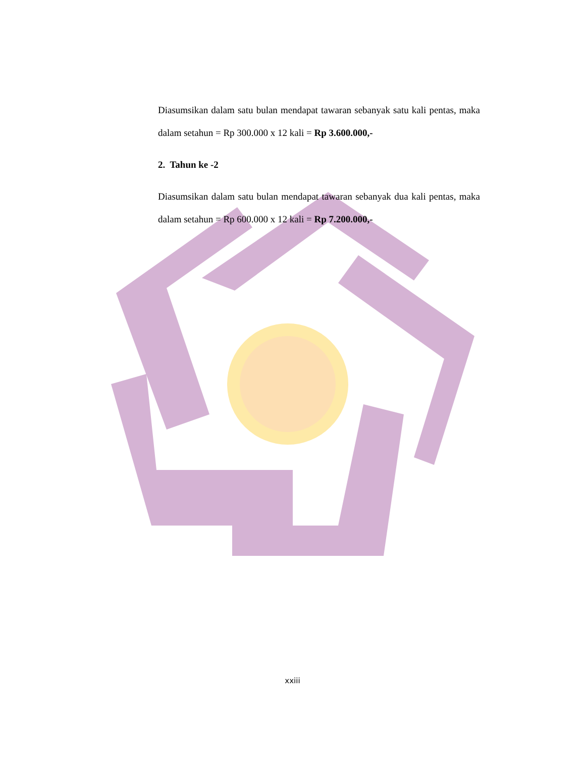Diasumsikan dalam satu bulan mendapat tawaran sebanyak satu kali pentas, maka dalam setahun = Rp 300.000 x 12 kali = Rp 3.600.000,-
2. Tahun ke -2
Diasumsikan dalam satu bulan mendapat tawaran sebanyak dua kali pentas, maka dalam setahun = Rp 600.000 x 12 kali = Rp 7.200.000,-
xxiii